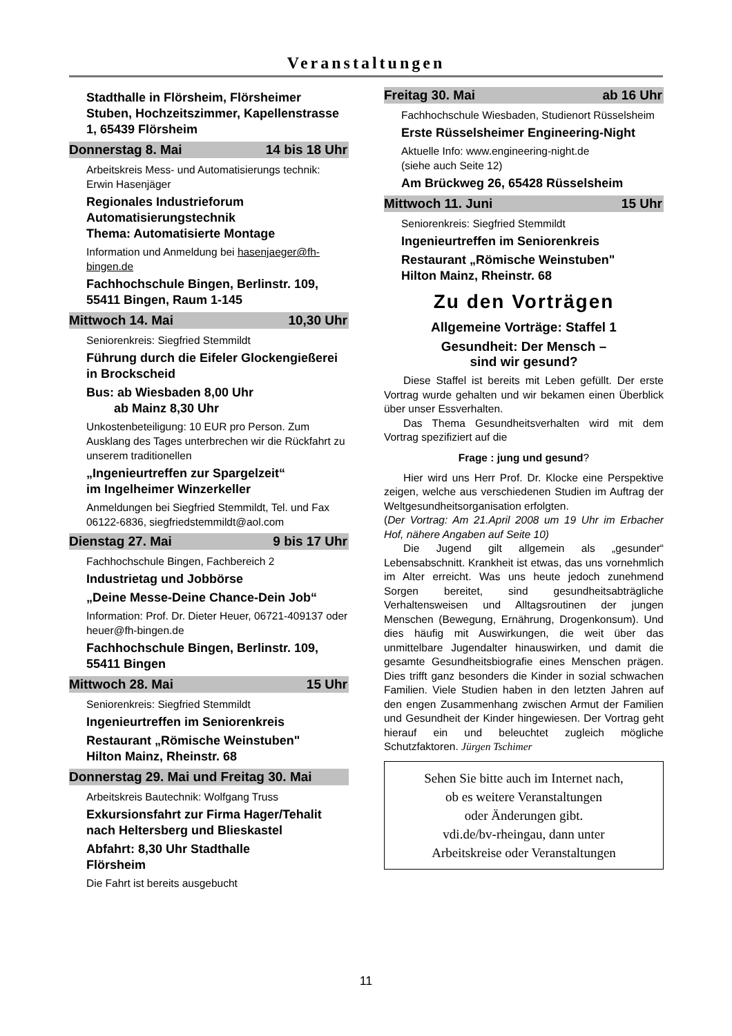Veranstaltungen
Stadthalle in Flörsheim, Flörsheimer Stuben, Hochzeitszimmer, Kapellenstrasse 1, 65439 Flörsheim
Donnerstag 8. Mai 14 bis 18 Uhr
Arbeitskreis Mess- und Automatisierungs technik: Erwin Hasenjäger
Regionales Industrieforum Automatisierungstechnik
Thema: Automatisierte Montage
Information und Anmeldung bei hasenjaeger@fh-bingen.de
Fachhochschule Bingen, Berlinstr. 109,
55411 Bingen, Raum 1-145
Mittwoch 14. Mai 10,30 Uhr
Seniorenkreis: Siegfried Stemmildt
Führung durch die Eifeler Glockengießerei in Brockscheid
Bus: ab Wiesbaden 8,00 Uhr
ab Mainz 8,30 Uhr
Unkostenbeteiligung: 10 EUR pro Person. Zum Ausklang des Tages unterbrechen wir die Rückfahrt zu unserem traditionellen
„Ingenieurtreffen zur Spargelzeit“
im Ingelheimer Winzerkeller
Anmeldungen bei Siegfried Stemmildt, Tel. und Fax 06122-6836, siegfriedstemmildt@aol.com
Dienstag 27. Mai 9 bis 17 Uhr
Fachhochschule Bingen, Fachbereich 2
Industrietag und Jobbörse
„Deine Messe-Deine Chance-Dein Job“
Information: Prof. Dr. Dieter Heuer, 06721-409137 oder heuer@fh-bingen.de
Fachhochschule Bingen, Berlinstr. 109, 55411 Bingen
Mittwoch 28. Mai 15 Uhr
Seniorenkreis: Siegfried Stemmildt
Ingenieurtreffen im Seniorenkreis
Restaurant „Römische Weinstuben"
Hilton Mainz, Rheinstr. 68
Donnerstag 29. Mai und Freitag 30. Mai
Arbeitskreis Bautechnik: Wolfgang Truss
Exkursionsfahrt zur Firma Hager/Tehalit nach Heltersberg und Blieskastel
Abfahrt: 8,30 Uhr Stadthalle
Flörsheim
Die Fahrt ist bereits ausgebucht
Freitag 30. Mai ab 16 Uhr
Fachhochschule Wiesbaden, Studienort Rüsselsheim
Erste Rüsselsheimer Engineering-Night
Aktuelle Info: www.engineering-night.de
(siehe auch Seite 12)
Am Brückweg 26, 65428 Rüsselsheim
Mittwoch 11. Juni 15 Uhr
Seniorenkreis: Siegfried Stemmildt
Ingenieurtreffen im Seniorenkreis
Restaurant „Römische Weinstuben"
Hilton Mainz, Rheinstr. 68
Zu den Vorträgen
Allgemeine Vorträge: Staffel 1
Gesundheit: Der Mensch –
sind wir gesund?
Diese Staffel ist bereits mit Leben gefüllt. Der erste Vortrag wurde gehalten und wir bekamen einen Überblick über unser Essverhalten.
Das Thema Gesundheitsverhalten wird mit dem Vortrag spezifiziert auf die
Frage : jung und gesund?
Hier wird uns Herr Prof. Dr. Klocke eine Perspektive zeigen, welche aus verschiedenen Studien im Auftrag der Weltgesundheitsorganisation erfolgten.
(Der Vortrag: Am 21.April 2008 um 19 Uhr im Erbacher Hof, nähere Angaben auf Seite 10)
Die Jugend gilt allgemein als „gesunder“ Lebensabschnitt. Krankheit ist etwas, das uns vornehmlich im Alter erreicht. Was uns heute jedoch zunehmend Sorgen bereitet, sind gesundheitsabträgliche Verhaltensweisen und Alltagsroutinen der jungen Menschen (Bewegung, Ernährung, Drogenkonsum). Und dies häufig mit Auswirkungen, die weit über das unmittelbare Jugendalter hinauswirken, und damit die gesamte Gesundheitsbiografie eines Menschen prägen. Dies trifft ganz besonders die Kinder in sozial schwachen Familien. Viele Studien haben in den letzten Jahren auf den engen Zusammenhang zwischen Armut der Familien und Gesundheit der Kinder hingewiesen. Der Vortrag geht hierauf ein und beleuchtet zugleich mögliche Schutzfaktoren. Jürgen Tschimer
Sehen Sie bitte auch im Internet nach,
ob es weitere Veranstaltungen
oder Änderungen gibt.
vdi.de/bv-rheingau, dann unter
Arbeitskreise oder Veranstaltungen
11